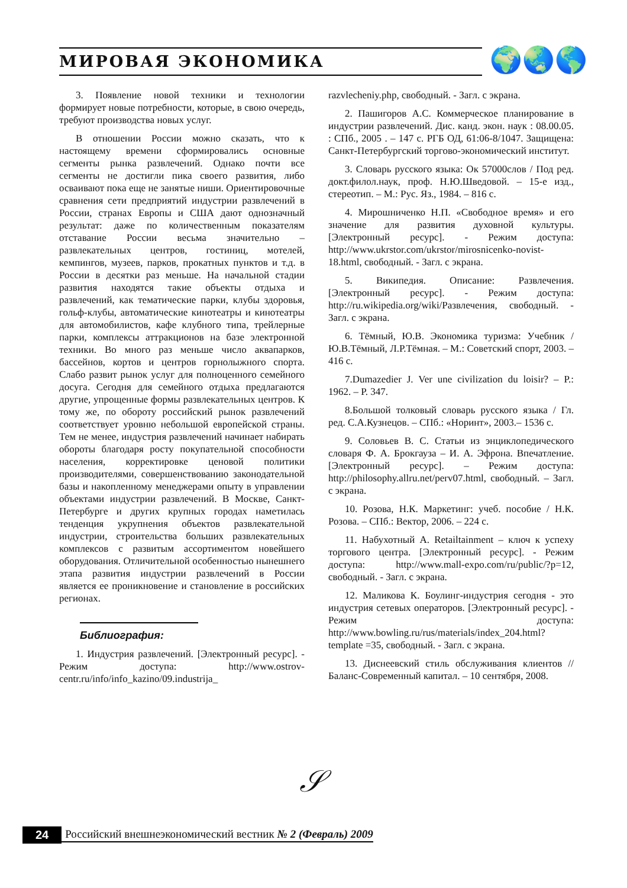МИРОВАЯ ЭКОНОМИКА 🌍🌏🌎
3. Появление новой техники и технологии формирует новые потребности, которые, в свою очередь, требуют производства новых услуг.
В отношении России можно сказать, что к настоящему времени сформировались основные сегменты рынка развлечений. Однако почти все сегменты не достигли пика своего развития, либо осваивают пока еще не занятые ниши. Ориентировочные сравнения сети предприятий индустрии развлечений в России, странах Европы и США дают однозначный результат: даже по количественным показателям отставание России весьма значительно – развлекательных центров, гостиниц, мотелей, кемпингов, музеев, парков, прокатных пунктов и т.д. в России в десятки раз меньше. На начальной стадии развития находятся такие объекты отдыха и развлечений, как тематические парки, клубы здоровья, гольф-клубы, автоматические кинотеатры и кинотеатры для автомобилистов, кафе клубного типа, трейлерные парки, комплексы аттракционов на базе электронной техники. Во много раз меньше число аквапарков, бассейнов, кортов и центров горнолыжного спорта. Слабо развит рынок услуг для полноценного семейного досуга. Сегодня для семейного отдыха предлагаются другие, упрощенные формы развлекательных центров. К тому же, по обороту российский рынок развлечений соответствует уровню небольшой европейской страны. Тем не менее, индустрия развлечений начинает набирать обороты благодаря росту покупательной способности населения, корректировке ценовой политики производителями, совершенствованию законодательной базы и накопленному менеджерами опыту в управлении объектами индустрии развлечений. В Москве, Санкт-Петербурге и других крупных городах наметилась тенденция укрупнения объектов развлекательной индустрии, строительства больших развлекательных комплексов с развитым ассортиментом новейшего оборудования. Отличительной особенностью нынешнего этапа развития индустрии развлечений в России является ее проникновение и становление в российских регионах.
Библиография:
1. Индустрия развлечений. [Электронный ресурс]. - Режим доступа: http://www.ostrov-centr.ru/info/info_kazino/09.industrija_
razvlecheniy.php, свободный. - Загл. с экрана.
2. Пашигоров А.С. Коммерческое планирование в индустрии развлечений. Дис. канд. экон. наук : 08.00.05. : СПб., 2005 . – 147 с. РГБ ОД, 61:06-8/1047. Защищена: Санкт-Петербургский торгово-экономический институт.
3. Словарь русского языка: Ок 57000слов / Под ред. докт.филол.наук, проф. Н.Ю.Шведовой. – 15-е изд., стереотип. – М.: Рус. Яз., 1984. – 816 с.
4. Мирошниченко Н.П. «Свободное время» и его значение для развития духовной культуры. [Электронный ресурс]. - Режим доступа: http://www.ukrstor.com/ukrstor/mirosnicenko-novist-18.html, свободный. - Загл. с экрана.
5. Википедия. Описание: Развлечения. [Электронный ресурс]. - Режим доступа: http://ru.wikipedia.org/wiki/Развлечения, свободный. - Загл. с экрана.
6. Тёмный, Ю.В. Экономика туризма: Учебник / Ю.В.Тёмный, Л.Р.Тёмная. – М.: Советский спорт, 2003. – 416 с.
7.Dumazedier J. Ver une civilization du loisir? – P.: 1962. – P. 347.
8.Большой толковый словарь русского языка / Гл. ред. С.А.Кузнецов. – СПб.: «Норинт», 2003.– 1536 с.
9. Соловьев В. С. Статьи из энциклопедического словаря Ф. А. Брокгауза – И. А. Эфрона. Впечатление. [Электронный ресурс]. – Режим доступа: http://philosophy.allru.net/perv07.html, свободный. – Загл. с экрана.
10. Розова, Н.К. Маркетинг: учеб. пособие / Н.К. Розова. – СПб.: Вектор, 2006. – 224 с.
11. Набухотный А. Retailtainment – ключ к успеху торгового центра. [Электронный ресурс]. - Режим доступа: http://www.mall-expo.com/ru/public/?p=12, свободный. - Загл. с экрана.
12. Маликова К. Боулинг-индустрия сегодня - это индустрия сетевых операторов. [Электронный ресурс]. - Режим доступа: http://www.bowling.ru/rus/materials/index_204.html?template =35, свободный. - Загл. с экрана.
13. Диснеевский стиль обслуживания клиентов // Баланс-Современный капитал. – 10 сентября, 2008.
𝒮
24 Российский внешнеэкономический вестник № 2 (Февраль) 2009